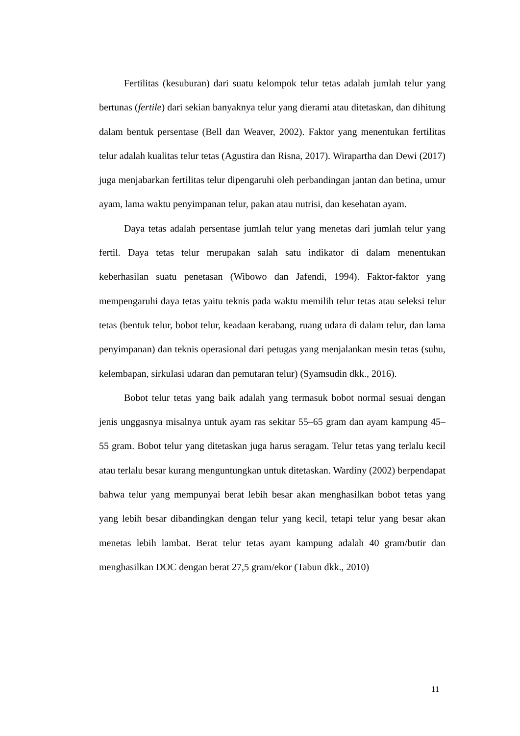Fertilitas (kesuburan) dari suatu kelompok telur tetas adalah jumlah telur yang bertunas (fertile) dari sekian banyaknya telur yang dierami atau ditetaskan, dan dihitung dalam bentuk persentase (Bell dan Weaver, 2002). Faktor yang menentukan fertilitas telur adalah kualitas telur tetas (Agustira dan Risna, 2017). Wirapartha dan Dewi (2017) juga menjabarkan fertilitas telur dipengaruhi oleh perbandingan jantan dan betina, umur ayam, lama waktu penyimpanan telur, pakan atau nutrisi, dan kesehatan ayam.
Daya tetas adalah persentase jumlah telur yang menetas dari jumlah telur yang fertil. Daya tetas telur merupakan salah satu indikator di dalam menentukan keberhasilan suatu penetasan (Wibowo dan Jafendi, 1994). Faktor-faktor yang mempengaruhi daya tetas yaitu teknis pada waktu memilih telur tetas atau seleksi telur tetas (bentuk telur, bobot telur, keadaan kerabang, ruang udara di dalam telur, dan lama penyimpanan) dan teknis operasional dari petugas yang menjalankan mesin tetas (suhu, kelembapan, sirkulasi udaran dan pemutaran telur) (Syamsudin dkk., 2016).
Bobot telur tetas yang baik adalah yang termasuk bobot normal sesuai dengan jenis unggasnya misalnya untuk ayam ras sekitar 55–65 gram dan ayam kampung 45–55 gram. Bobot telur yang ditetaskan juga harus seragam. Telur tetas yang terlalu kecil atau terlalu besar kurang menguntungkan untuk ditetaskan. Wardiny (2002) berpendapat bahwa telur yang mempunyai berat lebih besar akan menghasilkan bobot tetas yang yang lebih besar dibandingkan dengan telur yang kecil, tetapi telur yang besar akan menetas lebih lambat. Berat telur tetas ayam kampung adalah 40 gram/butir dan menghasilkan DOC dengan berat 27,5 gram/ekor (Tabun dkk., 2010)
11